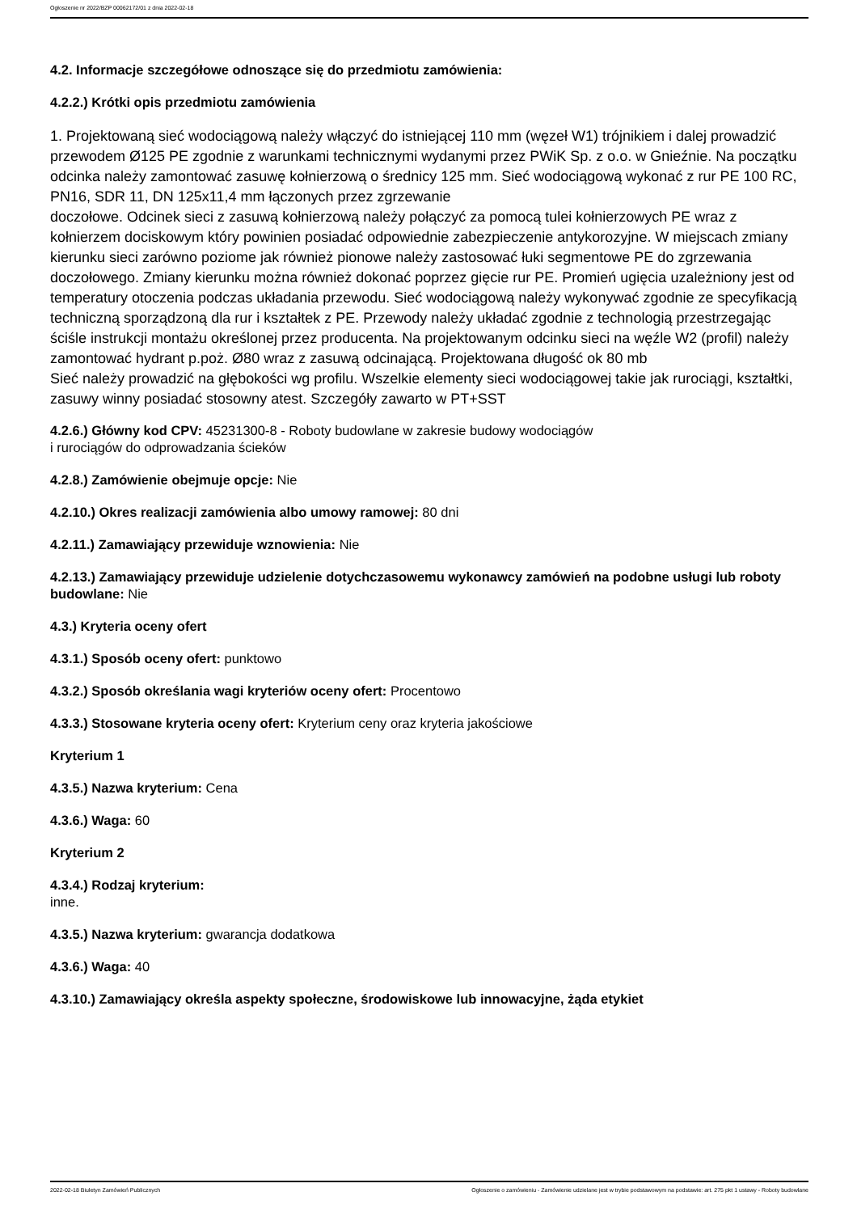Ogłoszenie nr 2022/BZP 00062172/01 z dnia 2022-02-18
4.2. Informacje szczegółowe odnoszące się do przedmiotu zamówienia:
4.2.2.) Krótki opis przedmiotu zamówienia
1. Projektowaną sieć wodociągową należy włączyć do istniejącej 110 mm (węzeł W1) trójnikiem i dalej prowadzić przewodem Ø125 PE zgodnie z warunkami technicznymi wydanymi przez PWiK Sp. z o.o. w Gnieźnie. Na początku odcinka należy zamontować zasuwę kołnierzową o średnicy 125 mm. Sieć wodociągową wykonać z rur PE 100 RC, PN16, SDR 11, DN 125x11,4 mm łączonych przez zgrzewanie
doczołowe. Odcinek sieci z zasuwą kołnierzową należy połączyć za pomocą tulei kołnierzowych PE wraz z kołnierzem dociskowym który powinien posiadać odpowiednie zabezpieczenie antykorozyjne. W miejscach zmiany kierunku sieci zarówno poziome jak również pionowe należy zastosować łuki segmentowe PE do zgrzewania doczołowego. Zmiany kierunku można również dokonać poprzez gięcie rur PE. Promień ugięcia uzależniony jest od temperatury otoczenia podczas układania przewodu. Sieć wodociągową należy wykonywać zgodnie ze specyfikacją techniczną sporządzoną dla rur i kształtek z PE. Przewody należy układać zgodnie z technologią przestrzegając ściśle instrukcji montażu określonej przez producenta. Na projektowanym odcinku sieci na węźle W2 (profil) należy zamontować hydrant p.poż. Ø80 wraz z zasuwą odcinającą. Projektowana długość ok 80 mb
Sieć należy prowadzić na głębokości wg profilu. Wszelkie elementy sieci wodociągowej takie jak rurociągi, kształtki, zasuwy winny posiadać stosowny atest. Szczegóły zawarto w PT+SST
4.2.6.) Główny kod CPV: 45231300-8 - Roboty budowlane w zakresie budowy wodociągów
i rurociągów do odprowadzania ścieków
4.2.8.) Zamówienie obejmuje opcje: Nie
4.2.10.) Okres realizacji zamówienia albo umowy ramowej: 80 dni
4.2.11.) Zamawiający przewiduje wznowienia: Nie
4.2.13.) Zamawiający przewiduje udzielenie dotychczasowemu wykonawcy zamówień na podobne usługi lub roboty budowlane: Nie
4.3.) Kryteria oceny ofert
4.3.1.) Sposób oceny ofert: punktowo
4.3.2.) Sposób określania wagi kryteriów oceny ofert: Procentowo
4.3.3.) Stosowane kryteria oceny ofert: Kryterium ceny oraz kryteria jakościowe
Kryterium 1
4.3.5.) Nazwa kryterium: Cena
4.3.6.) Waga: 60
Kryterium 2
4.3.4.) Rodzaj kryterium:
inne.
4.3.5.) Nazwa kryterium: gwarancja dodatkowa
4.3.6.) Waga: 40
4.3.10.) Zamawiający określa aspekty społeczne, środowiskowe lub innowacyjne, żąda etykiet
2022-02-18 Biuletyn Zamówień Publicznych Ogłoszenie o zamówieniu - Zamówienie udzielane jest w trybie podstawowym na podstawie: art. 275 pkt 1 ustawy - Roboty budowlane